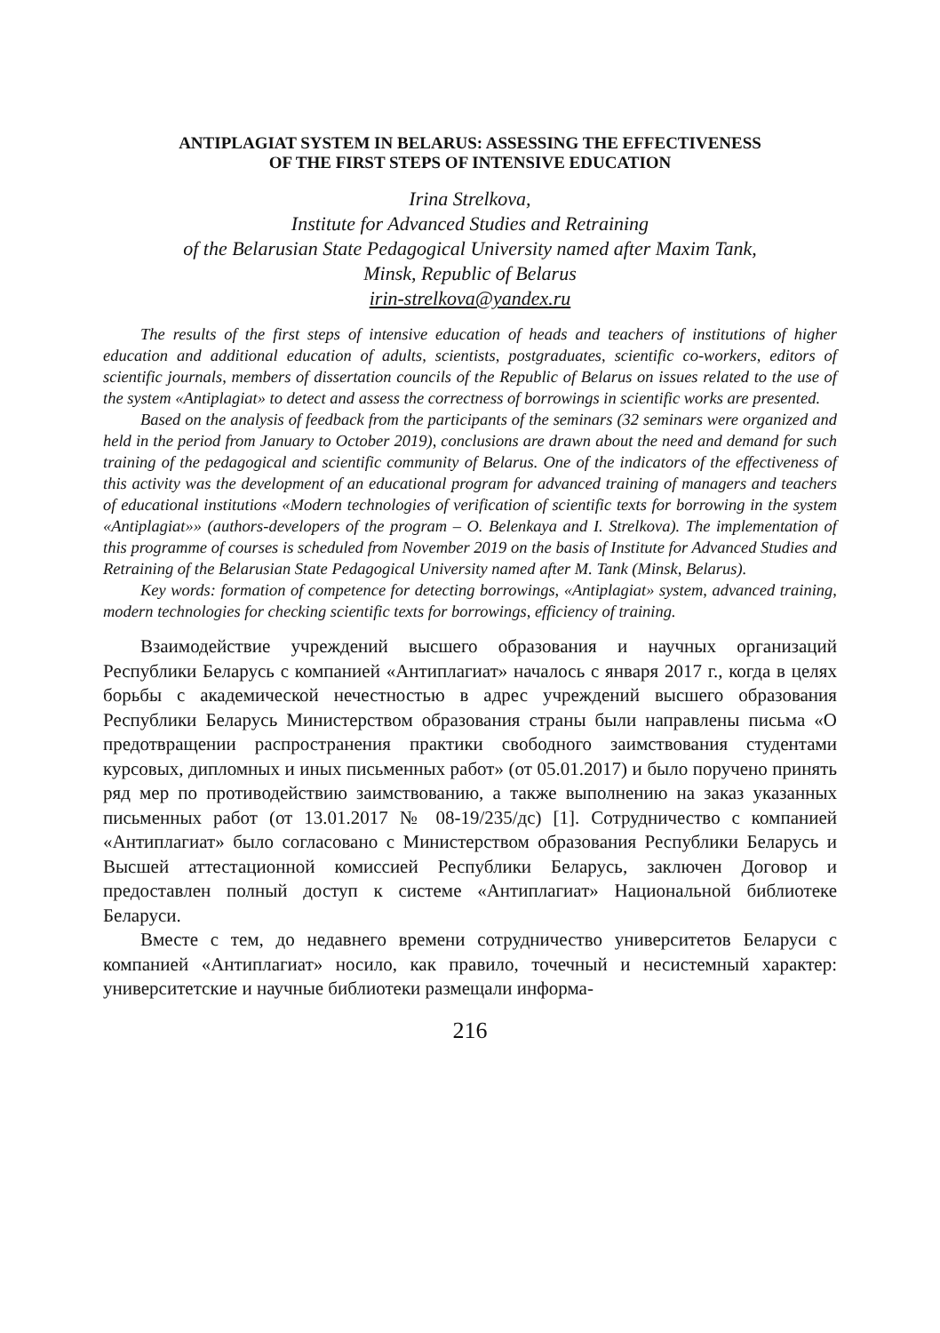ANTIPLAGIAT SYSTEM IN BELARUS: ASSESSING THE EFFECTIVENESS
OF THE FIRST STEPS OF INTENSIVE EDUCATION
Irina Strelkova,
Institute for Advanced Studies and Retraining
of the Belarusian State Pedagogical University named after Maxim Tank,
Minsk, Republic of Belarus
irin-strelkova@yandex.ru
The results of the first steps of intensive education of heads and teachers of institutions of higher education and additional education of adults, scientists, postgraduates, scientific co-workers, editors of scientific journals, members of dissertation councils of the Republic of Belarus on issues related to the use of the system «Antiplagiat» to detect and assess the correctness of borrowings in scientific works are presented.
Based on the analysis of feedback from the participants of the seminars (32 seminars were organized and held in the period from January to October 2019), conclusions are drawn about the need and demand for such training of the pedagogical and scientific community of Belarus. One of the indicators of the effectiveness of this activity was the development of an educational program for advanced training of managers and teachers of educational institutions «Modern technologies of verification of scientific texts for borrowing in the system «Antiplagiat»» (authors-developers of the program – O. Belenkaya and I. Strelkova). The implementation of this programme of courses is scheduled from November 2019 on the basis of Institute for Advanced Studies and Retraining of the Belarusian State Pedagogical University named after M. Tank (Minsk, Belarus).
Key words: formation of competence for detecting borrowings, «Antiplagiat» system, advanced training, modern technologies for checking scientific texts for borrowings, efficiency of training.
Взаимодействие учреждений высшего образования и научных организаций Республики Беларусь с компанией «Антиплагиат» началось с января 2017 г., когда в целях борьбы с академической нечестностью в адрес учреждений высшего образования Республики Беларусь Министерством образования страны были направлены письма «О предотвращении распространения практики свободного заимствования студентами курсовых, дипломных и иных письменных работ» (от 05.01.2017) и было поручено принять ряд мер по противодействию заимствованию, а также выполнению на заказ указанных письменных работ (от 13.01.2017 № 08-19/235/дс) [1]. Сотрудничество с компанией «Антиплагиат» было согласовано с Министерством образования Республики Беларусь и Высшей аттестационной комиссией Республики Беларусь, заключен Договор и предоставлен полный доступ к системе «Антиплагиат» Национальной библиотеке Беларуси.
Вместе с тем, до недавнего времени сотрудничество университетов Беларуси с компанией «Антиплагиат» носило, как правило, точечный и несистемный характер: университетские и научные библиотеки размещали информа-
216